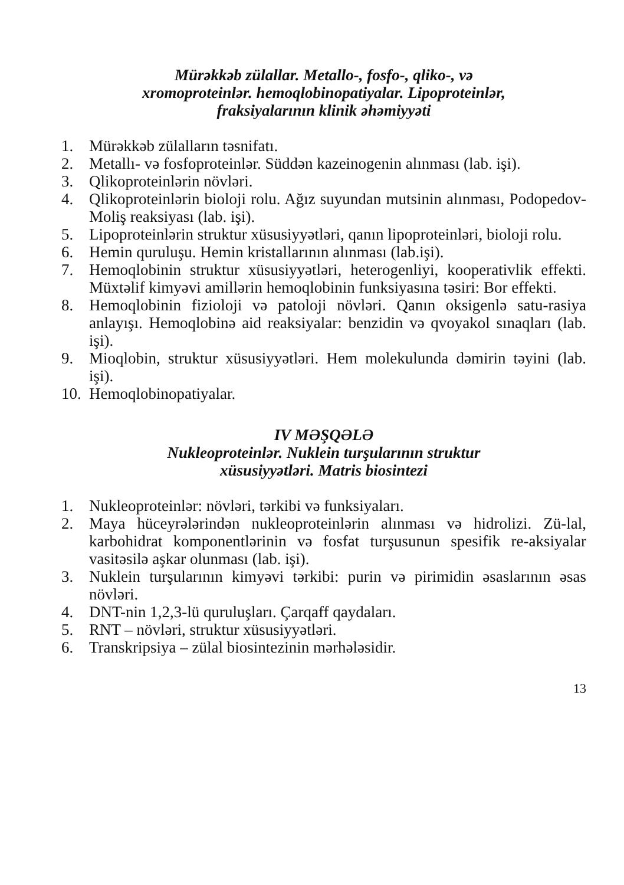Mürəkkəb zülallar. Metallo-, fosfo-, qliko-, və
xromoproteinlər. hemoqlobinopatiyalar. Lipoproteinlər,
fraksiyalarının klinik əhəmiyyəti
1. Mürəkkəb zülalların təsnifatı.
2. Metallı- və fosfoproteinlər. Süddən kazeinogenin alınması (lab. işi).
3. Qlikoproteinlərin növləri.
4. Qlikoproteinlərin bioloji rolu. Ağız suyundan mutsinin alınması, Podopedov-Moliş reaksiyası (lab. işi).
5. Lipoproteinlərin struktur xüsusiyyətləri, qanın lipoproteinləri, bioloji rolu.
6. Hemin quruluşu. Hemin kristallarının alınması (lab.işi).
7. Hemoqlobinin struktur xüsusiyyətləri, heterogenliyi, kooperativlik effekti. Müxtəlif kimyəvi amillərin hemoqlobinin funksiyasına təsiri: Bor effekti.
8. Hemoqlobinin fizioloji və patoloji növləri. Qanın oksigenlə satu-rasiya anlayışı. Hemoqlobinə aid reaksiyalar: benzidin və qvoyakol sınaqları (lab. işi).
9. Mioqlobin, struktur xüsusiyyətləri. Hem molekulunda dəmirin təyini (lab. işi).
10. Hemoqlobinopatiyalar.
IV MƏŞQƏLƏ
Nukleoproteinlər. Nuklein turşularının struktur
xüsusiyyətləri. Matris biosintezi
1. Nukleoproteinlər: növləri, tərkibi və funksiyaları.
2. Maya hüceyrələrindən nukleoproteinlərin alınması və hidrolizi. Zü-lal, karbohidrat komponentlərinin və fosfat turşusunun spesifik re-aksiyalar vasitəsilə aşkar olunması (lab. işi).
3. Nuklein turşularının kimyəvi tərkibi: purin və pirimidin əsaslarının əsas növləri.
4. DNT-nin 1,2,3-lü quruluşları. Çarqaff qaydaları.
5. RNT – növləri, struktur xüsusiyyətləri.
6. Transkripsiya – zülal biosintezinin mərhələsidir.
13